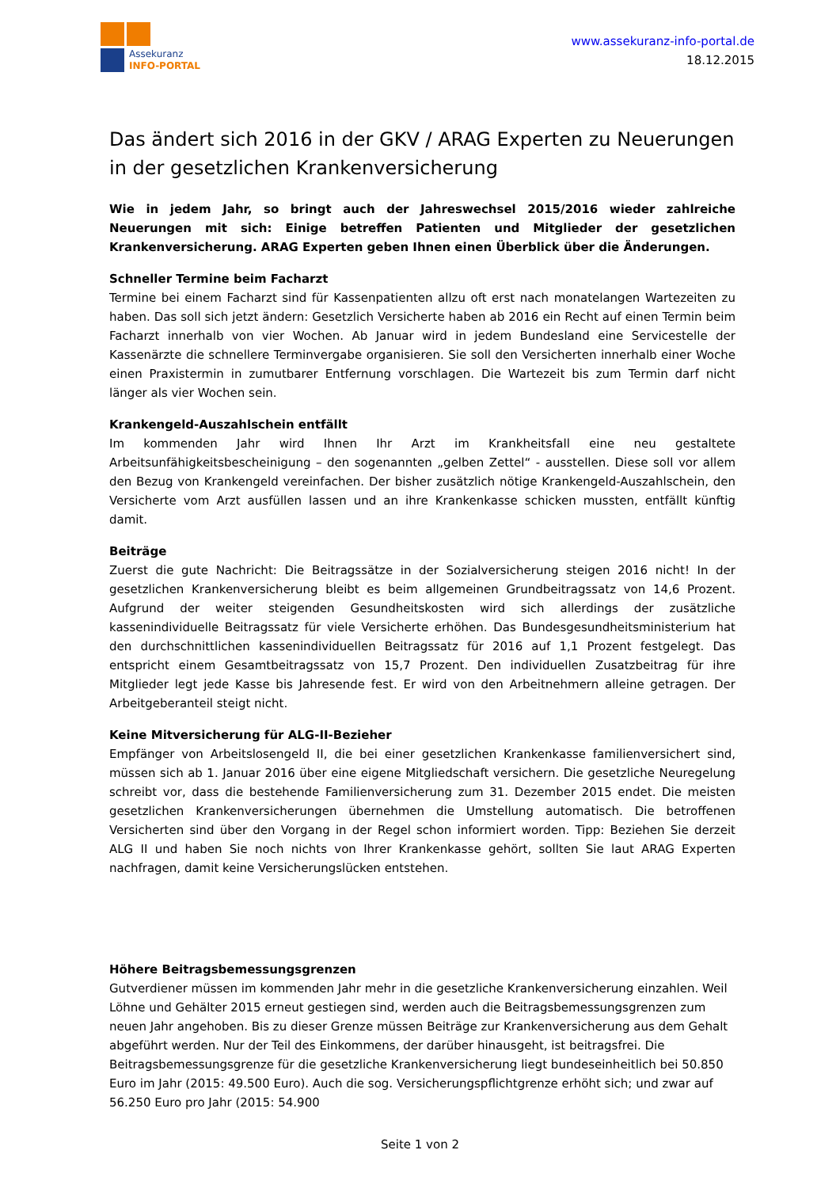Assekuranz
INFO-PORTAL
www.assekuranz-info-portal.de
18.12.2015
Das ändert sich 2016 in der GKV / ARAG Experten zu Neuerungen in der gesetzlichen Krankenversicherung
Wie in jedem Jahr, so bringt auch der Jahreswechsel 2015/2016 wieder zahlreiche Neuerungen mit sich: Einige betreffen Patienten und Mitglieder der gesetzlichen Krankenversicherung. ARAG Experten geben Ihnen einen Überblick über die Änderungen.
Schneller Termine beim Facharzt
Termine bei einem Facharzt sind für Kassenpatienten allzu oft erst nach monatelangen Wartezeiten zu haben. Das soll sich jetzt ändern: Gesetzlich Versicherte haben ab 2016 ein Recht auf einen Termin beim Facharzt innerhalb von vier Wochen. Ab Januar wird in jedem Bundesland eine Servicestelle der Kassenärzte die schnellere Terminvergabe organisieren. Sie soll den Versicherten innerhalb einer Woche einen Praxistermin in zumutbarer Entfernung vorschlagen. Die Wartezeit bis zum Termin darf nicht länger als vier Wochen sein.
Krankengeld-Auszahlschein entfällt
Im kommenden Jahr wird Ihnen Ihr Arzt im Krankheitsfall eine neu gestaltete Arbeitsunfähigkeitsbescheinigung – den sogenannten „gelben Zettel“ - ausstellen. Diese soll vor allem den Bezug von Krankengeld vereinfachen. Der bisher zusätzlich nötige Krankengeld-Auszahlschein, den Versicherte vom Arzt ausfüllen lassen und an ihre Krankenkasse schicken mussten, entfällt künftig damit.
Beiträge
Zuerst die gute Nachricht: Die Beitragssätze in der Sozialversicherung steigen 2016 nicht! In der gesetzlichen Krankenversicherung bleibt es beim allgemeinen Grundbeitragssatz von 14,6 Prozent. Aufgrund der weiter steigenden Gesundheitskosten wird sich allerdings der zusätzliche kassenindividuelle Beitragssatz für viele Versicherte erhöhen. Das Bundesgesundheitsministerium hat den durchschnittlichen kassenindividuellen Beitragssatz für 2016 auf 1,1 Prozent festgelegt. Das entspricht einem Gesamtbeitragssatz von 15,7 Prozent. Den individuellen Zusatzbeitrag für ihre Mitglieder legt jede Kasse bis Jahresende fest. Er wird von den Arbeitnehmern alleine getragen. Der Arbeitgeberanteil steigt nicht.
Keine Mitversicherung für ALG-II-Bezieher
Empfänger von Arbeitslosengeld II, die bei einer gesetzlichen Krankenkasse familienversichert sind, müssen sich ab 1. Januar 2016 über eine eigene Mitgliedschaft versichern. Die gesetzliche Neuregelung schreibt vor, dass die bestehende Familienversicherung zum 31. Dezember 2015 endet. Die meisten gesetzlichen Krankenversicherungen übernehmen die Umstellung automatisch. Die betroffenen Versicherten sind über den Vorgang in der Regel schon informiert worden. Tipp: Beziehen Sie derzeit ALG II und haben Sie noch nichts von Ihrer Krankenkasse gehört, sollten Sie laut ARAG Experten nachfragen, damit keine Versicherungslücken entstehen.
Höhere Beitragsbemessungsgrenzen
Gutverdiener müssen im kommenden Jahr mehr in die gesetzliche Krankenversicherung einzahlen. Weil Löhne und Gehälter 2015 erneut gestiegen sind, werden auch die Beitragsbemessungsgrenzen zum neuen Jahr angehoben. Bis zu dieser Grenze müssen Beiträge zur Krankenversicherung aus dem Gehalt abgeführt werden. Nur der Teil des Einkommens, der darüber hinausgeht, ist beitragsfrei. Die Beitragsbemessungsgrenze für die gesetzliche Krankenversicherung liegt bundeseinheitlich bei 50.850 Euro im Jahr (2015: 49.500 Euro). Auch die sog. Versicherungspflichtgrenze erhöht sich; und zwar auf 56.250 Euro pro Jahr (2015: 54.900
Seite 1 von 2